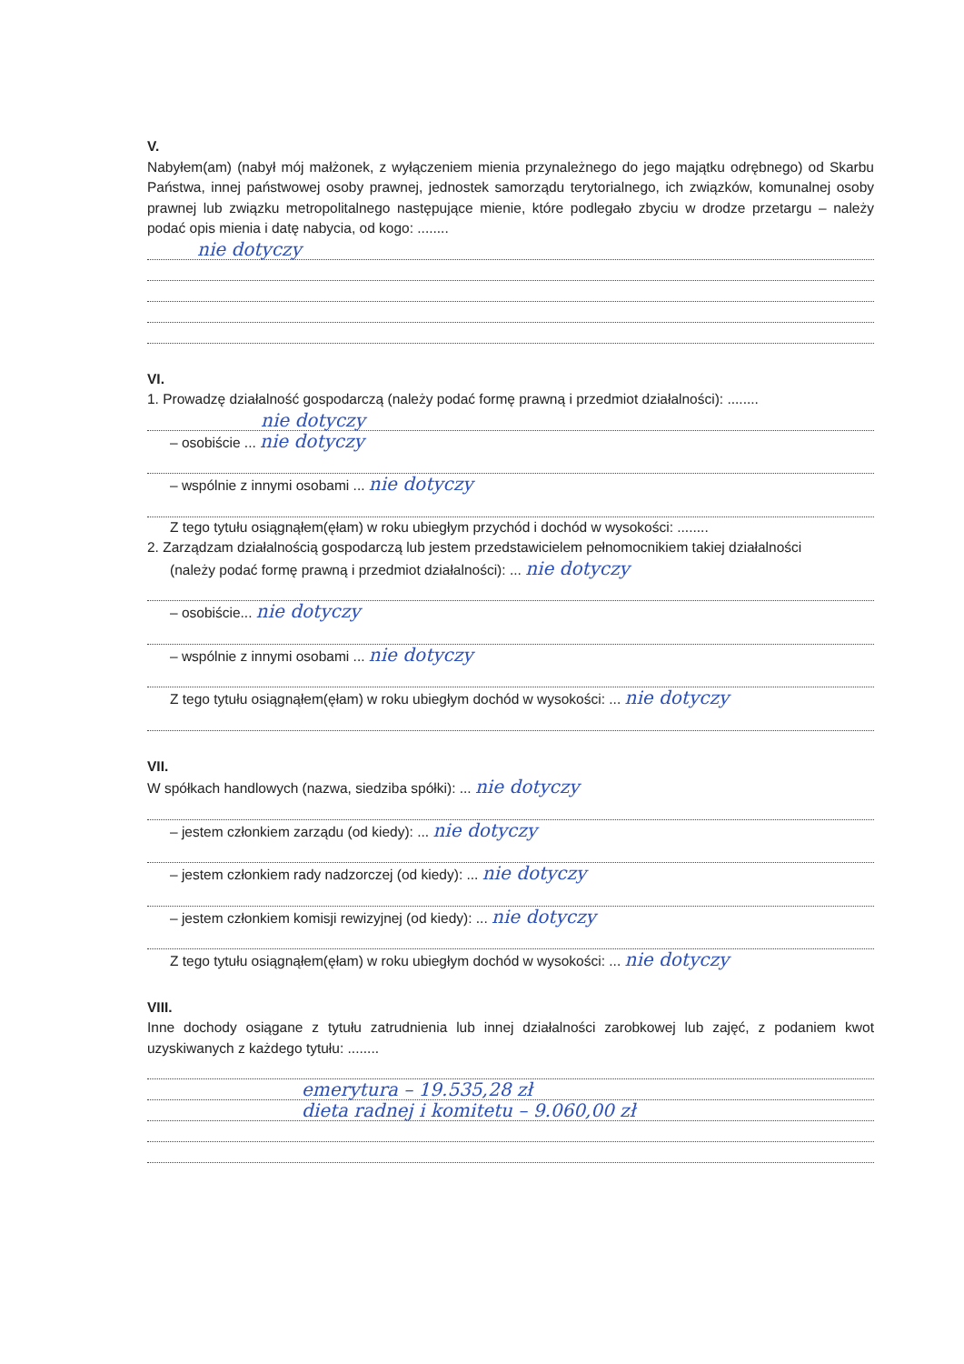V.
Nabyłem(am) (nabył mój małżonek, z wyłączeniem mienia przynależnego do jego majątku odrębnego) od Skarbu Państwa, innej państwowej osoby prawnej, jednostek samorządu terytorialnego, ich związków, komunalnej osoby prawnej lub związku metropolitalnego następujące mienie, które podlegało zbyciu w drodze przetargu – należy podać opis mienia i datę nabycia, od kogo: ........
nie dotyczy
VI.
1. Prowadzę działalność gospodarczą (należy podać formę prawną i przedmiot działalności): ........
nie dotyczy
– osobiście ... nie dotyczy
– wspólnie z innymi osobami ... nie dotyczy
Z tego tytułu osiągnąłem(ęłam) w roku ubiegłym przychód i dochód w wysokości: ........
2. Zarządzam działalnością gospodarczą lub jestem przedstawicielem pełnomocnikiem takiej działalności
(należy podać formę prawną i przedmiot działalności): ... nie dotyczy
– osobiście... nie dotyczy
– wspólnie z innymi osobami ... nie dotyczy
Z tego tytułu osiągnąłem(ęłam) w roku ubiegłym dochód w wysokości: ... nie dotyczy
VII.
W spółkach handlowych (nazwa, siedziba spółki): ... nie dotyczy
– jestem członkiem zarządu (od kiedy): ... nie dotyczy
– jestem członkiem rady nadzorczej (od kiedy): ... nie dotyczy
– jestem członkiem komisji rewizyjnej (od kiedy): ... nie dotyczy
Z tego tytułu osiągnąłem(ęłam) w roku ubiegłym dochód w wysokości: ... nie dotyczy
VIII.
Inne dochody osiągane z tytułu zatrudnienia lub innej działalności zarobkowej lub zajęć, z podaniem kwot uzyskiwanych z każdego tytułu: ........
emerytura – 19.535,28 zł
dieta radnej i komitetu – 9.060,00 zł